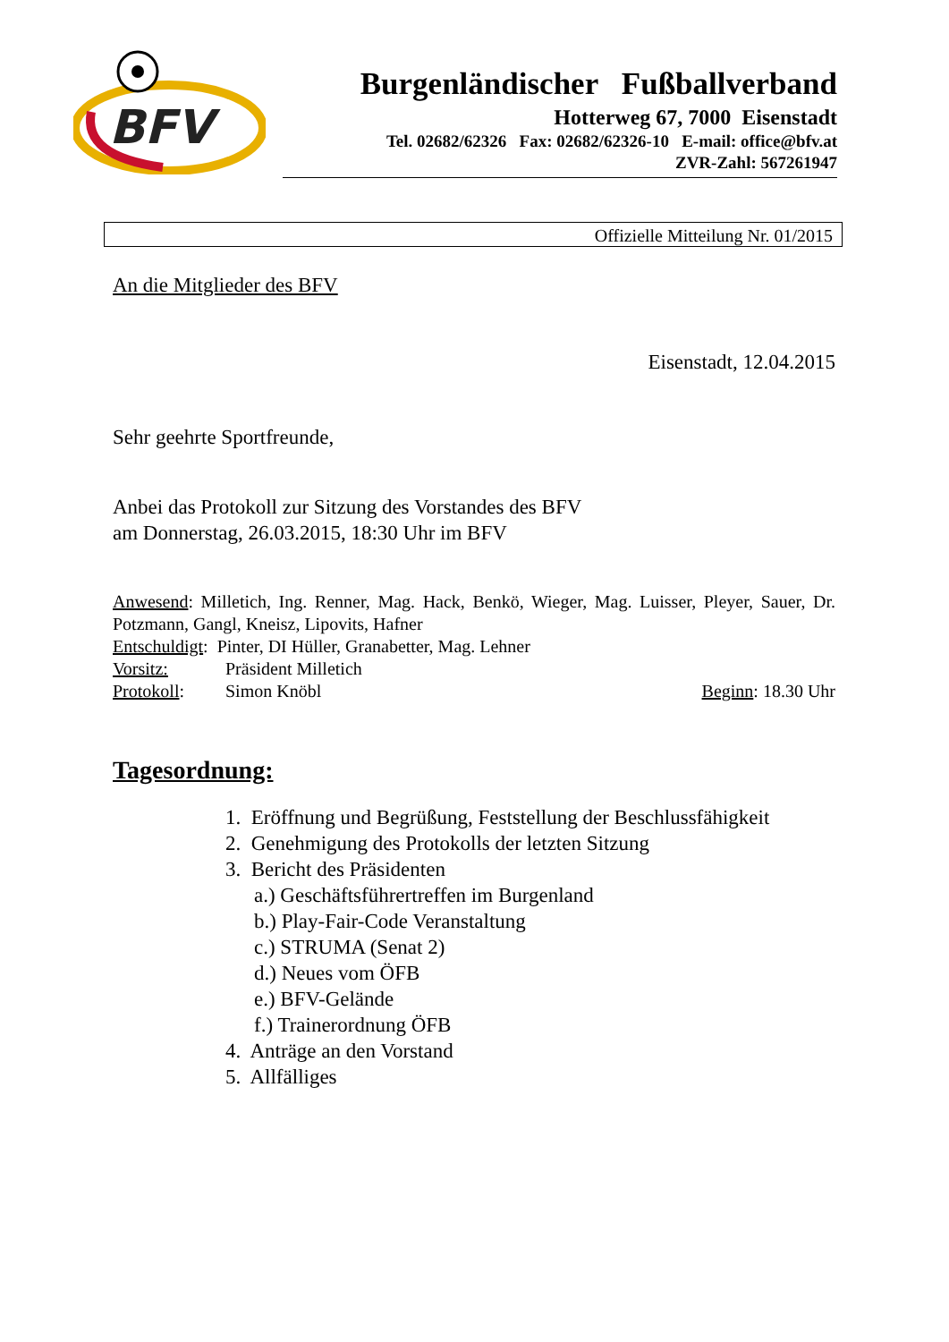BFV
Burgenländischer Fußballverband
Hotterweg 67, 7000 Eisenstadt
Tel. 02682/62326 Fax: 02682/62326-10 E-mail: office@bfv.at
ZVR-Zahl: 567261947
Offizielle Mitteilung Nr. 01/2015
An die Mitglieder des BFV
Eisenstadt, 12.04.2015
Sehr geehrte Sportfreunde,
Anbei das Protokoll zur Sitzung des Vorstandes des BFV
am Donnerstag, 26.03.2015, 18:30 Uhr im BFV
Anwesend: Milletich, Ing. Renner, Mag. Hack, Benkö, Wieger, Mag. Luisser, Pleyer, Sauer, Dr. Potzmann, Gangl, Kneisz, Lipovits, Hafner
Entschuldigt: Pinter, DI Hüller, Granabetter, Mag. Lehner
Vorsitz: Präsident Milletich
Protokoll: Simon Knöbl Beginn: 18.30 Uhr
Tagesordnung:
1. Eröffnung und Begrüßung, Feststellung der Beschlussfähigkeit
2. Genehmigung des Protokolls der letzten Sitzung
3. Bericht des Präsidenten
a.) Geschäftsführertreffen im Burgenland
b.) Play-Fair-Code Veranstaltung
c.) STRUMA (Senat 2)
d.) Neues vom ÖFB
e.) BFV-Gelände
f.) Trainerordnung ÖFB
4. Anträge an den Vorstand
5. Allfälliges